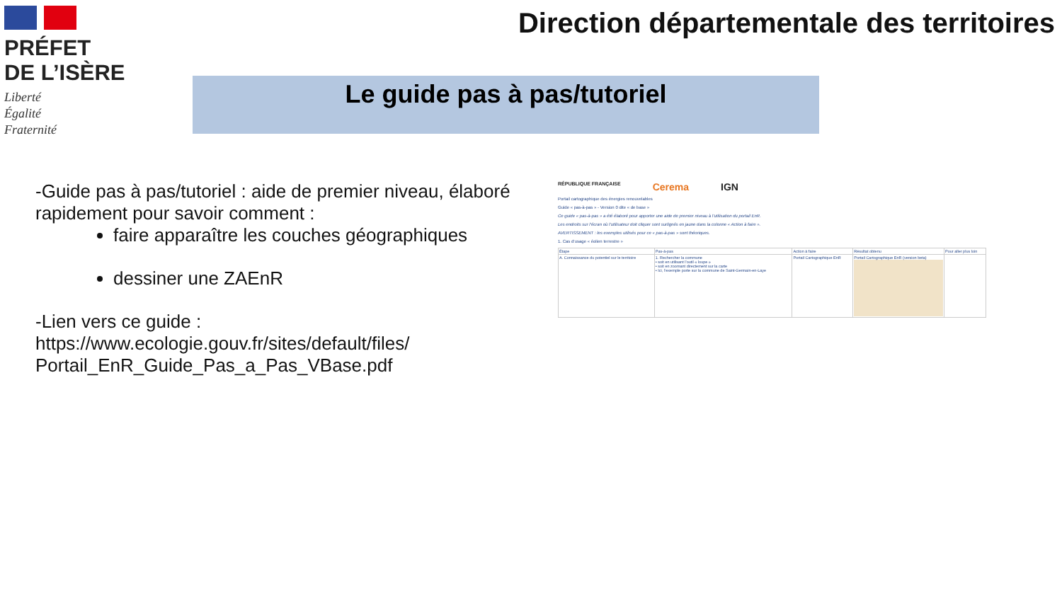PRÉFET
DE L’ISÈRE
Liberté
Égalité
Fraternité
Direction départementale des territoires
Le guide pas à pas/tutoriel
-Guide pas à pas/tutoriel : aide de premier niveau, élaboré rapidement pour savoir comment :
faire apparaître les couches géographiques
dessiner une ZAEnR
-Lien vers ce guide :
https://www.ecologie.gouv.fr/sites/default/files/
Portail_EnR_Guide_Pas_a_Pas_VBase.pdf
RÉPUBLIQUE FRANÇAISE Cerema IGN
Portail cartographique des énergies renouvelables
Guide « pas-à-pas » - Version 0 dite « de base »
Ce guide « pas-à-pas » a été élaboré pour apporter une aide de premier niveau à l’utilisation du portail EnR.
Les endroits sur l’écran où l’utilisateur doit cliquer sont surlignés en jaune dans la colonne « Action à faire ».
AVERTISSEMENT : les exemples utilisés pour ce « pas-à-pas » sont théoriques.
1. Cas d’usage « éolien terrestre »
| Étape | Pas-à-pas | Action à faire | Résultat obtenu | Pour aller plus loin |
| --- | --- | --- | --- | --- |
| A. Connaissance du potentiel sur le territoire | 1. Rechercher la commune • soit en utilisant l’outil « loupe » • soit en zoomant directement sur la carte • Ici, l’exemple porte sur la commune de Saint-Germain-en-Laye | Portail Cartographique EnR | Portail Cartographique EnR (version beta) | |